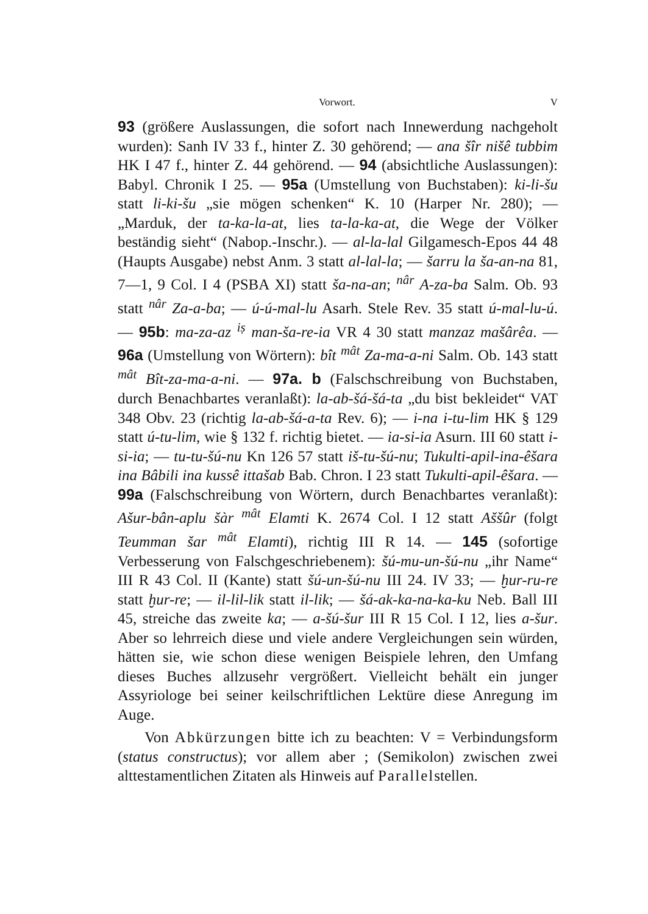Vorwort. V
93 (größere Auslassungen, die sofort nach Innewerdung nachgeholt wurden): Sanh IV 33 f., hinter Z. 30 gehörend; — ana šîr nišê tubbim HK I 47 f., hinter Z. 44 gehörend. — 94 (absichtliche Auslassungen): Babyl. Chronik I 25. — 95a (Umstellung von Buchstaben): ki-li-šu statt li-ki-šu „sie mögen schenken“ K. 10 (Harper Nr. 280); — „Marduk, der ta-ka-la-at, lies ta-la-ka-at, die Wege der Völker beständig sieht“ (Nabop.-Inschr.). — al-la-lal Gilgamesch-Epos 44 48 (Haupts Ausgabe) nebst Anm. 3 statt al-lal-la; — šarru la ša-an-na 81, 7—1, 9 Col. I 4 (PSBA XI) statt ša-na-an; <sup>nâr</sup> A-za-ba Salm. Ob. 93 statt <sup>nâr</sup> Za-a-ba; — ú-ú-mal-lu Asarh. Stele Rev. 35 statt ú-mal-lu-ú. — 95b: ma-za-az <sup>iṣ</sup> man-ša-re-ia VR 4 30 statt manzaz mašârêa. — 96a (Umstellung von Wörtern): bît <sup>mât</sup> Za-ma-a-ni Salm. Ob. 143 statt <sup>mât</sup> Bît-za-ma-a-ni. — 97a. b (Falschschreibung von Buchstaben, durch Benachbartes veranlaßt): la-ab-šá-šá-ta „du bist bekleidet“ VAT 348 Obv. 23 (richtig la-ab-šá-a-ta Rev. 6); — i-na i-tu-lim HK § 129 statt ú-tu-lim, wie § 132 f. richtig bietet. — ia-si-ia Asurn. III 60 statt i-si-ia; — tu-tu-šú-nu Kn 126 57 statt iš-tu-šú-nu; Tukulti-apil-ina-êšara ina Bâbili ina kussê ittašab Bab. Chron. I 23 statt Tukulti-apil-êšara. — 99a (Falschschreibung von Wörtern, durch Benachbartes veranlaßt): Ašur-bân-aplu šàr <sup>mât</sup> Elamti K. 2674 Col. I 12 statt Aššûr (folgt Teumman šar <sup>mât</sup> Elamti), richtig III R 14. — 145 (sofortige Verbesserung von Falschgeschriebenem): šú-mu-un-šú-nu „ihr Name“ III R 43 Col. II (Kante) statt šú-un-šú-nu III 24. IV 33; — ḫur-ru-re statt ḫur-re; — il-lil-lik statt il-lik; — šá-ak-ka-na-ka-ku Neb. Ball III 45, streiche das zweite ka; — a-šú-šur III R 15 Col. I 12, lies a-šur. Aber so lehrreich diese und viele andere Vergleichungen sein würden, hätten sie, wie schon diese wenigen Beispiele lehren, den Umfang dieses Buches allzusehr vergrößert. Vielleicht behält ein junger Assyriologe bei seiner keilschriftlichen Lektüre diese Anregung im Auge.
Von Abkürzungen bitte ich zu beachten: V = Verbindungsform (status constructus); vor allem aber ; (Semikolon) zwischen zwei alttestamentlichen Zitaten als Hinweis auf Parallelstellen.